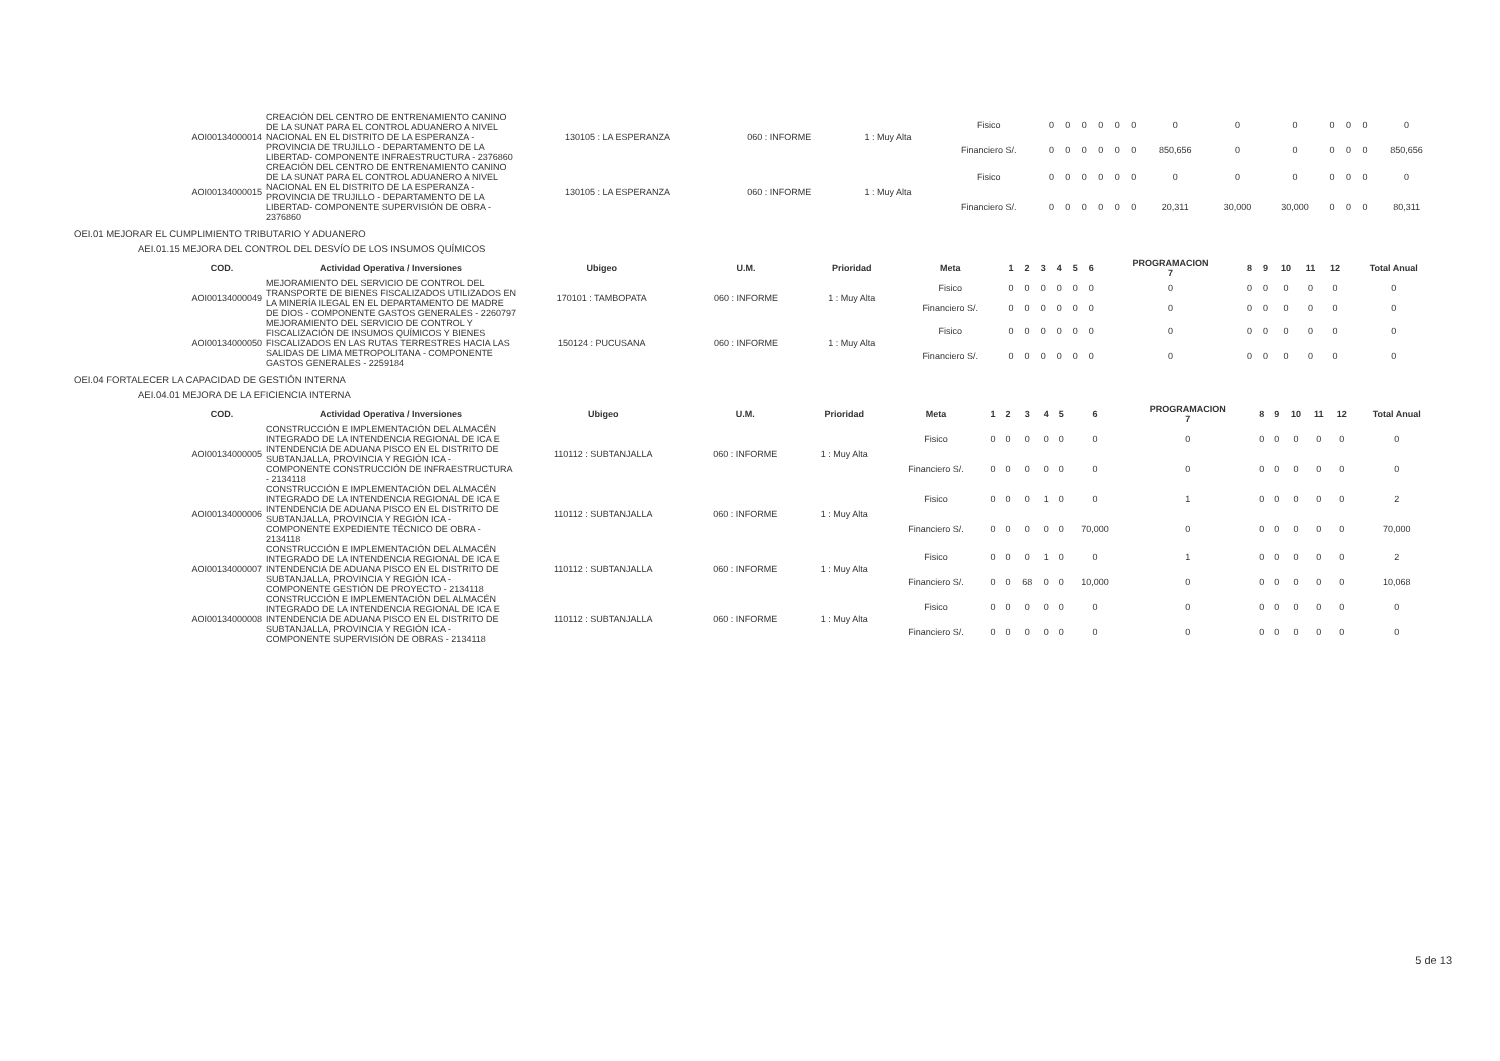| AOI00134000014 | CREACIÓN DEL CENTRO DE ENTRENAMIENTO CANINO DE LA SUNAT PARA EL CONTROL ADUANERO A NIVEL NACIONAL EN EL DISTRITO DE LA ESPERANZA - PROVINCIA DE TRUJILLO - DEPARTAMENTO DE LA LIBERTAD- COMPONENTE INFRAESTRUCTURA - 2376860 | 130105 : LA ESPERANZA | 060 : INFORME | 1 : Muy Alta | Fisico | 0 | 0 | 0 | 0 | 0 | 0 | 0 | 0 | 0 | 0 | 0 | 0 | 0 |
| | | | | | Financiero S/. | 0 | 0 | 0 | 0 | 0 | 0 | 850,656 | 0 | 0 | 0 | 0 | 0 | 850,656 |
| AOI00134000015 | CREACIÓN DEL CENTRO DE ENTRENAMIENTO CANINO DE LA SUNAT PARA EL CONTROL ADUANERO A NIVEL NACIONAL EN EL DISTRITO DE LA ESPERANZA - PROVINCIA DE TRUJILLO - DEPARTAMENTO DE LA LIBERTAD- COMPONENTE SUPERVISIÓN DE OBRA - 2376860 | 130105 : LA ESPERANZA | 060 : INFORME | 1 : Muy Alta | Fisico | 0 | 0 | 0 | 0 | 0 | 0 | 0 | 0 | 0 | 0 | 0 | 0 | 0 |
| | | | | | Financiero S/. | 0 | 0 | 0 | 0 | 0 | 0 | 20,311 | 30,000 | 30,000 | 0 | 0 | 0 | 80,311 |
OEI.01 MEJORAR EL CUMPLIMIENTO TRIBUTARIO Y ADUANERO
AEI.01.15 MEJORA DEL CONTROL DEL DESVÍO DE LOS INSUMOS QUÍMICOS
| COD. | Actividad Operativa / Inversiones | Ubigeo | U.M. | Prioridad | Meta | 1 | 2 | 3 | 4 | 5 | 6 | PROGRAMACION 7 | 8 | 9 | 10 | 11 | 12 | Total Anual |
| --- | --- | --- | --- | --- | --- | --- | --- | --- | --- | --- | --- | --- | --- | --- | --- | --- | --- | --- |
| AOI00134000049 | MEJORAMIENTO DEL SERVICIO DE CONTROL DEL TRANSPORTE DE BIENES FISCALIZADOS UTILIZADOS EN LA MINERÍA ILEGAL EN EL DEPARTAMENTO DE MADRE DE DIOS - COMPONENTE GASTOS GENERALES - 2260797 | 170101 : TAMBOPATA | 060 : INFORME | 1 : Muy Alta | Fisico | 0 | 0 | 0 | 0 | 0 | 0 | 0 | 0 | 0 | 0 | 0 | 0 | 0 |
| | | | | | Financiero S/. | 0 | 0 | 0 | 0 | 0 | 0 | 0 | 0 | 0 | 0 | 0 | 0 | 0 |
| AOI00134000050 | MEJORAMIENTO DEL SERVICIO DE CONTROL Y FISCALIZACIÓN DE INSUMOS QUÍMICOS Y BIENES FISCALIZADOS EN LAS RUTAS TERRESTRES HACIA LAS SALIDAS DE LIMA METROPOLITANA - COMPONENTE GASTOS GENERALES - 2259184 | 150124 : PUCUSANA | 060 : INFORME | 1 : Muy Alta | Fisico | 0 | 0 | 0 | 0 | 0 | 0 | 0 | 0 | 0 | 0 | 0 | 0 | 0 |
| | | | | | Financiero S/. | 0 | 0 | 0 | 0 | 0 | 0 | 0 | 0 | 0 | 0 | 0 | 0 | 0 |
OEI.04 FORTALECER LA CAPACIDAD DE GESTIÓN INTERNA
AEI.04.01 MEJORA DE LA EFICIENCIA INTERNA
| COD. | Actividad Operativa / Inversiones | Ubigeo | U.M. | Prioridad | Meta | 1 | 2 | 3 | 4 | 5 | 6 | PROGRAMACION 7 | 8 | 9 | 10 | 11 | 12 | Total Anual |
| --- | --- | --- | --- | --- | --- | --- | --- | --- | --- | --- | --- | --- | --- | --- | --- | --- | --- | --- |
| AOI00134000005 | CONSTRUCCIÓN E IMPLEMENTACIÓN DEL ALMACÉN INTEGRADO DE LA INTENDENCIA REGIONAL DE ICA E INTENDENCIA DE ADUANA PISCO EN EL DISTRITO DE SUBTANJALLA, PROVINCIA Y REGIÓN ICA - COMPONENTE CONSTRUCCIÓN DE INFRAESTRUCTURA - 2134118 | 110112 : SUBTANJALLA | 060 : INFORME | 1 : Muy Alta | Fisico | 0 | 0 | 0 | 0 | 0 | 0 | 0 | 0 | 0 | 0 | 0 | 0 | 0 |
| | | | | | Financiero S/. | 0 | 0 | 0 | 0 | 0 | 0 | 0 | 0 | 0 | 0 | 0 | 0 | 0 |
| AOI00134000006 | CONSTRUCCIÓN E IMPLEMENTACIÓN DEL ALMACÉN INTEGRADO DE LA INTENDENCIA REGIONAL DE ICA E INTENDENCIA DE ADUANA PISCO EN EL DISTRITO DE SUBTANJALLA, PROVINCIA Y REGIÓN ICA - COMPONENTE EXPEDIENTE TÉCNICO DE OBRA - 2134118 | 110112 : SUBTANJALLA | 060 : INFORME | 1 : Muy Alta | Fisico | 0 | 0 | 0 | 1 | 0 | 0 | 1 | 0 | 0 | 0 | 0 | 0 | 2 |
| | | | | | Financiero S/. | 0 | 0 | 0 | 0 | 0 | 70,000 | 0 | 0 | 0 | 0 | 0 | 0 | 70,000 |
| AOI00134000007 | CONSTRUCCIÓN E IMPLEMENTACIÓN DEL ALMACÉN INTEGRADO DE LA INTENDENCIA REGIONAL DE ICA E INTENDENCIA DE ADUANA PISCO EN EL DISTRITO DE SUBTANJALLA, PROVINCIA Y REGIÓN ICA - COMPONENTE GESTIÓN DE PROYECTO - 2134118 | 110112 : SUBTANJALLA | 060 : INFORME | 1 : Muy Alta | Fisico | 0 | 0 | 0 | 1 | 0 | 0 | 1 | 0 | 0 | 0 | 0 | 0 | 2 |
| | | | | | Financiero S/. | 0 | 0 | 68 | 0 | 0 | 10,000 | 0 | 0 | 0 | 0 | 0 | 0 | 10,068 |
| AOI00134000008 | CONSTRUCCIÓN E IMPLEMENTACIÓN DEL ALMACÉN INTEGRADO DE LA INTENDENCIA REGIONAL DE ICA E INTENDENCIA DE ADUANA PISCO EN EL DISTRITO DE SUBTANJALLA, PROVINCIA Y REGIÓN ICA - COMPONENTE SUPERVISIÓN DE OBRAS - 2134118 | 110112 : SUBTANJALLA | 060 : INFORME | 1 : Muy Alta | Fisico | 0 | 0 | 0 | 0 | 0 | 0 | 0 | 0 | 0 | 0 | 0 | 0 | 0 |
| | | | | | Financiero S/. | 0 | 0 | 0 | 0 | 0 | 0 | 0 | 0 | 0 | 0 | 0 | 0 | 0 |
5 de 13